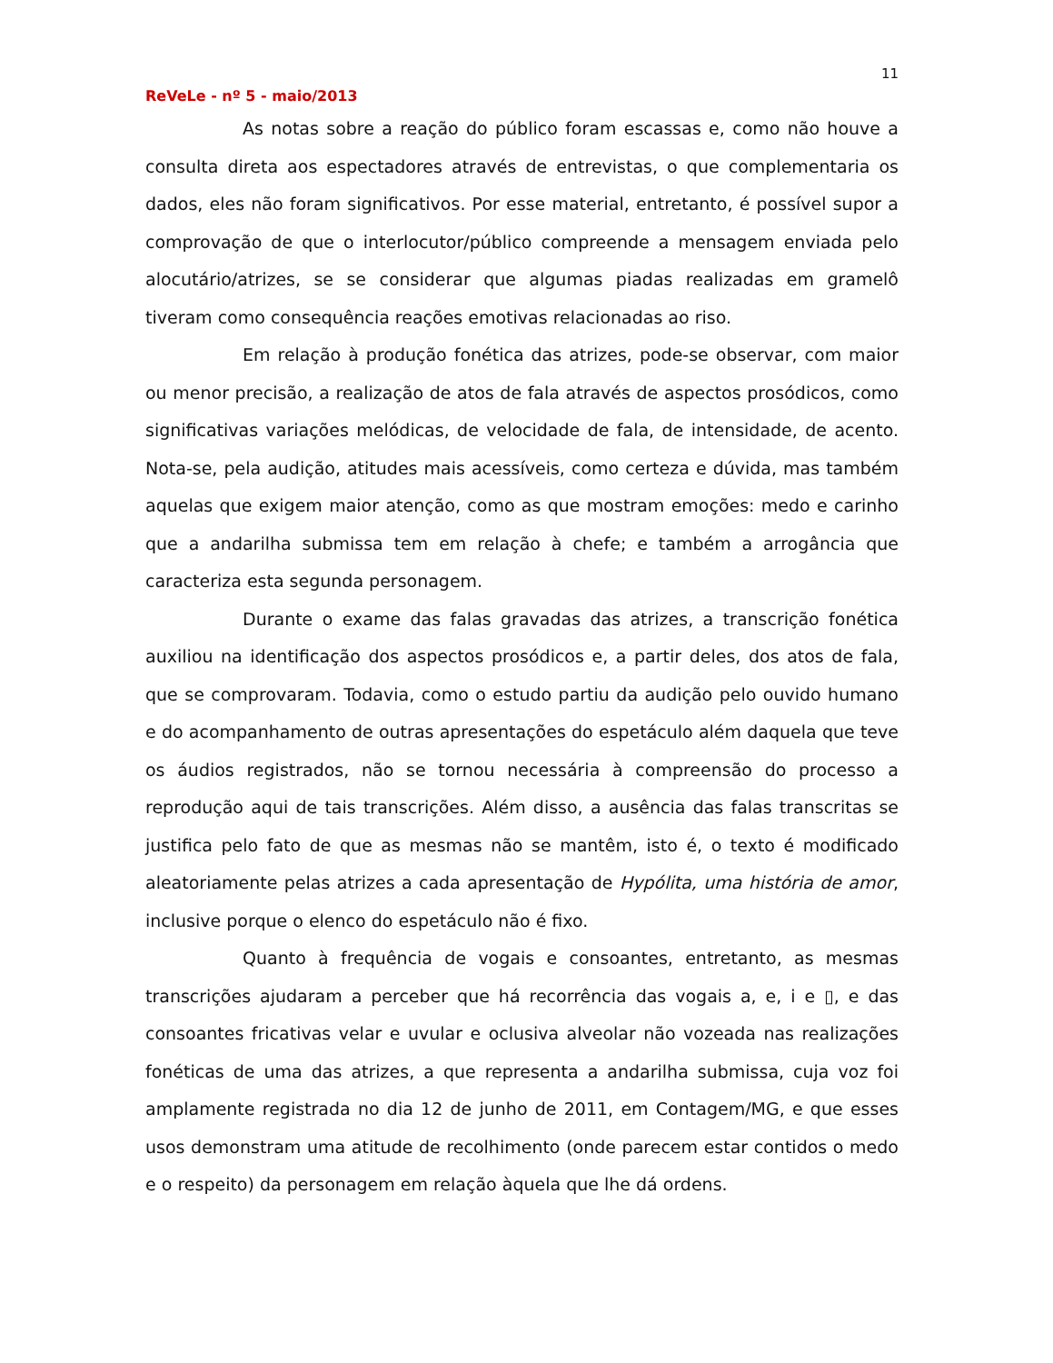11
ReVeLe - nº 5 - maio/2013
As notas sobre a reação do público foram escassas e, como não houve a consulta direta aos espectadores através de entrevistas, o que complementaria os dados, eles não foram significativos. Por esse material, entretanto, é possível supor a comprovação de que o interlocutor/público compreende a mensagem enviada pelo alocutário/atrizes, se se considerar que algumas piadas realizadas em gramelô tiveram como consequência reações emotivas relacionadas ao riso.
Em relação à produção fonética das atrizes, pode-se observar, com maior ou menor precisão, a realização de atos de fala através de aspectos prosódicos, como significativas variações melódicas, de velocidade de fala, de intensidade, de acento. Nota-se, pela audição, atitudes mais acessíveis, como certeza e dúvida, mas também aquelas que exigem maior atenção, como as que mostram emoções: medo e carinho que a andarilha submissa tem em relação à chefe; e também a arrogância que caracteriza esta segunda personagem.
Durante o exame das falas gravadas das atrizes, a transcrição fonética auxiliou na identificação dos aspectos prosódicos e, a partir deles, dos atos de fala, que se comprovaram. Todavia, como o estudo partiu da audição pelo ouvido humano e do acompanhamento de outras apresentações do espetáculo além daquela que teve os áudios registrados, não se tornou necessária à compreensão do processo a reprodução aqui de tais transcrições. Além disso, a ausência das falas transcritas se justifica pelo fato de que as mesmas não se mantêm, isto é, o texto é modificado aleatoriamente pelas atrizes a cada apresentação de Hypólita, uma história de amor, inclusive porque o elenco do espetáculo não é fixo.
Quanto à frequência de vogais e consoantes, entretanto, as mesmas transcrições ajudaram a perceber que há recorrência das vogais a, e, i e ▯, e das consoantes fricativas velar e uvular e oclusiva alveolar não vozeada nas realizações fonéticas de uma das atrizes, a que representa a andarilha submissa, cuja voz foi amplamente registrada no dia 12 de junho de 2011, em Contagem/MG, e que esses usos demonstram uma atitude de recolhimento (onde parecem estar contidos o medo e o respeito) da personagem em relação àquela que lhe dá ordens.